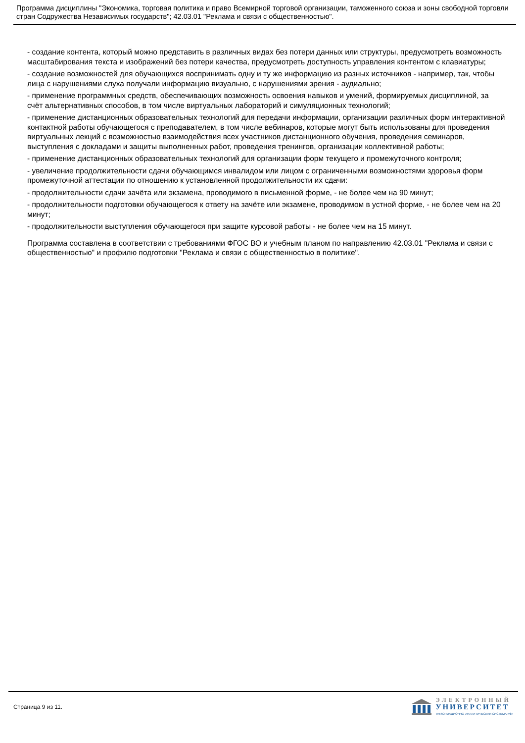Программа дисциплины "Экономика, торговая политика и право Всемирной торговой организации, таможенного союза и зоны свободной торговли стран Содружества Независимых государств"; 42.03.01 "Реклама и связи с общественностью".
- создание контента, который можно представить в различных видах без потери данных или структуры, предусмотреть возможность масштабирования текста и изображений без потери качества, предусмотреть доступность управления контентом с клавиатуры;
- создание возможностей для обучающихся воспринимать одну и ту же информацию из разных источников - например, так, чтобы лица с нарушениями слуха получали информацию визуально, с нарушениями зрения - аудиально;
- применение программных средств, обеспечивающих возможность освоения навыков и умений, формируемых дисциплиной, за счёт альтернативных способов, в том числе виртуальных лабораторий и симуляционных технологий;
- применение дистанционных образовательных технологий для передачи информации, организации различных форм интерактивной контактной работы обучающегося с преподавателем, в том числе вебинаров, которые могут быть использованы для проведения виртуальных лекций с возможностью взаимодействия всех участников дистанционного обучения, проведения семинаров, выступления с докладами и защиты выполненных работ, проведения тренингов, организации коллективной работы;
- применение дистанционных образовательных технологий для организации форм текущего и промежуточного контроля;
- увеличение продолжительности сдачи обучающимся инвалидом или лицом с ограниченными возможностями здоровья форм промежуточной аттестации по отношению к установленной продолжительности их сдачи:
- продолжительности сдачи зачёта или экзамена, проводимого в письменной форме, - не более чем на 90 минут;
- продолжительности подготовки обучающегося к ответу на зачёте или экзамене, проводимом в устной форме, - не более чем на 20 минут;
- продолжительности выступления обучающегося при защите курсовой работы - не более чем на 15 минут.
Программа составлена в соответствии с требованиями ФГОС ВО и учебным планом по направлению 42.03.01 "Реклама и связи с общественностью" и профилю подготовки "Реклама и связи с общественностью в политике".
Страница 9 из 11.
ЭЛЕКТРОННЫЙ
УНИВЕРСИТЕТ
ИНФОРМАЦИОННО-АНАЛИТИЧЕСКАЯ СИСТЕМА КФУ